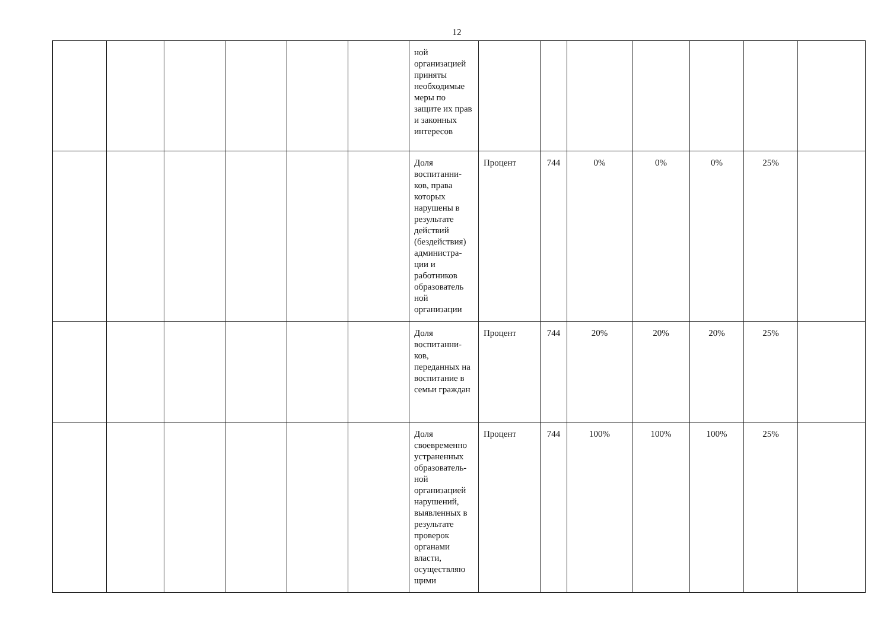12
| | | | | | | ной организацией приняты необходимые меры по защите их прав и законных интересов | | | | | | | |
| | | | | | | Доля воспитанни-ков, права которых нарушены в результате действий (бездействия) администра-ции и работников образователь ной организации | Процент | 744 | 0% | 0% | 0% | 25% | |
| | | | | | | Доля воспитанни-ков, переданных на воспитание в семьи граждан | Процент | 744 | 20% | 20% | 20% | 25% | |
| | | | | | | Доля своевременно устраненных образователь-ной организацией нарушений, выявленных в результате проверок органами власти, осуществляю щими | Процент | 744 | 100% | 100% | 100% | 25% | |